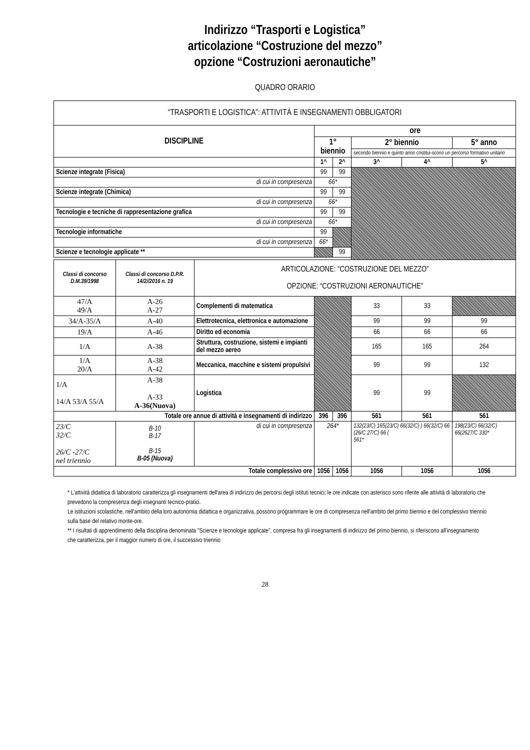Indirizzo “Trasporti e Logistica”
articolazione “Costruzione del mezzo”
opzione “Costruzioni aeronautiche”
QUADRO ORARIO
| “TRASPORTI E LOGISTICA”: ATTIVITÀ E INSEGNAMENTI OBBLIGATORI | | | | | | | |
| --- | --- | --- | --- | --- | --- | --- | --- |
| DISCIPLINE | | | ore | | | | |
| | | | 1° biennio | | 2° biennio | | 5° anno |
| | | | | | secondo biennio e quinto anno costitui-scono un percorso formativo unitario | | |
| | | | 1^ | 2^ | 3^ | 4^ | 5^ |
| Scienze integrate (Fisica) | | | 99 | 99 | | | |
| di cui in compresenza | | | 66* | | | | |
| Scienze integrate (Chimica) | | | 99 | 99 | | | |
| di cui in compresenza | | | 66* | | | | |
| Tecnologie e tecniche di rappresentazione grafica | | | 99 | 99 | | | |
| di cui in compresenza | | | 66* | | | | |
| Tecnologie informatiche | | | 99 | | | | |
| di cui in compresenza | | | 66* | | | | |
| Scienze e tecnologie applicate ** | | | | 99 | | | |
| Classi di concorso D.M.39/1998 | Classi di concorso D.P.R. 14/2//2016 n. 19 | ARTICOLAZIONE: “COSTRUZIONE DEL MEZZO” OPZIONE: “COSTRUZIONI AERONAUTICHE” | | | | | |
| 47/A 49/A | A-26 A-27 | Complementi di matematica | | | 33 | 33 | |
| 34/A-35/A | A-40 | Elettrotecnica, elettronica e automazione | | | 99 | 99 | 99 |
| 19/A | A-46 | Diritto ed economia | | | 66 | 66 | 66 |
| 1/A | A-38 | Struttura, costruzione, sistemi e impianti del mezzo aereo | | | 165 | 165 | 264 |
| 1/A 20/A | A-38 A-42 | Meccanica, macchine e sistemi propulsivi | | | 99 | 99 | 132 |
| 1/A 14/A 53/A 55/A | A-38 A-33 A-36(Nuova) | Logistica | | | 99 | 99 | |
| Totale ore annue di attività e insegnamenti di indirizzo | | | 396 | 396 | 561 | 561 | 561 |
| 23/C 32/C 26/C -27/C nel triennio | B-10 B-17 B-15 B-05 (Nuova) | di cui in compresenza | 264* | | 132(23/C) 165(23/C) 66(32/C) ) 66(32/C) 66 (26/C 27/C) 66 ( 561* | | 198(23/C) 66(32/C) 66(2627/C 330* |
| Totale complessivo ore | | | 1056 | 1056 | 1056 | 1056 | 1056 |
* L'attività didattica di laboratorio caratterizza gli insegnamenti dell'area di indirizzo dei percorsi degli istituti tecnici; le ore indicate con asterisco sono riferite alle attività di laboratorio che prevedono la compresenza degli insegnanti tecnico-pratici.
Le istituzioni scolastiche, nell'ambito della loro autonomia didattica e organizzativa, possono programmare le ore di compresenza nell'ambito del primo biennio e del complessivo triennio sulla base del relativo monte-ore.
** I risultati di apprendimento della disciplina denominata "Scienze e tecnologie applicate", compresa fra gli insegnamenti di indirizzo del primo biennio, si riferiscono all'insegnamento che caratterizza, per il maggior numero di ore, il successivo triennio
28